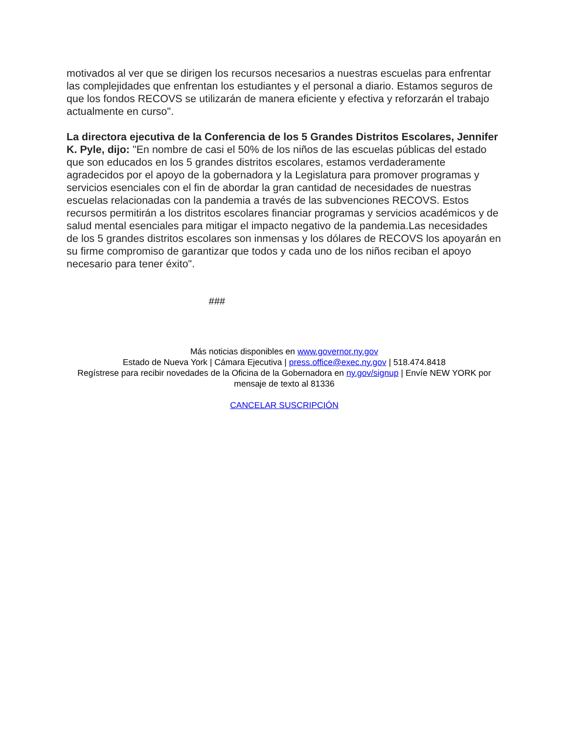motivados al ver que se dirigen los recursos necesarios a nuestras escuelas para enfrentar las complejidades que enfrentan los estudiantes y el personal a diario. Estamos seguros de que los fondos RECOVS se utilizarán de manera eficiente y efectiva y reforzarán el trabajo actualmente en curso".
La directora ejecutiva de la Conferencia de los 5 Grandes Distritos Escolares, Jennifer K. Pyle, dijo: "En nombre de casi el 50% de los niños de las escuelas públicas del estado que son educados en los 5 grandes distritos escolares, estamos verdaderamente agradecidos por el apoyo de la gobernadora y la Legislatura para promover programas y servicios esenciales con el fin de abordar la gran cantidad de necesidades de nuestras escuelas relacionadas con la pandemia a través de las subvenciones RECOVS. Estos recursos permitirán a los distritos escolares financiar programas y servicios académicos y de salud mental esenciales para mitigar el impacto negativo de la pandemia.Las necesidades de los 5 grandes distritos escolares son inmensas y los dólares de RECOVS los apoyarán en su firme compromiso de garantizar que todos y cada uno de los niños reciban el apoyo necesario para tener éxito".
###
Más noticias disponibles en www.governor.ny.gov
Estado de Nueva York | Cámara Ejecutiva | press.office@exec.ny.gov | 518.474.8418
Regístrese para recibir novedades de la Oficina de la Gobernadora en ny.gov/signup | Envíe NEW YORK por mensaje de texto al 81336
CANCELAR SUSCRIPCIÓN